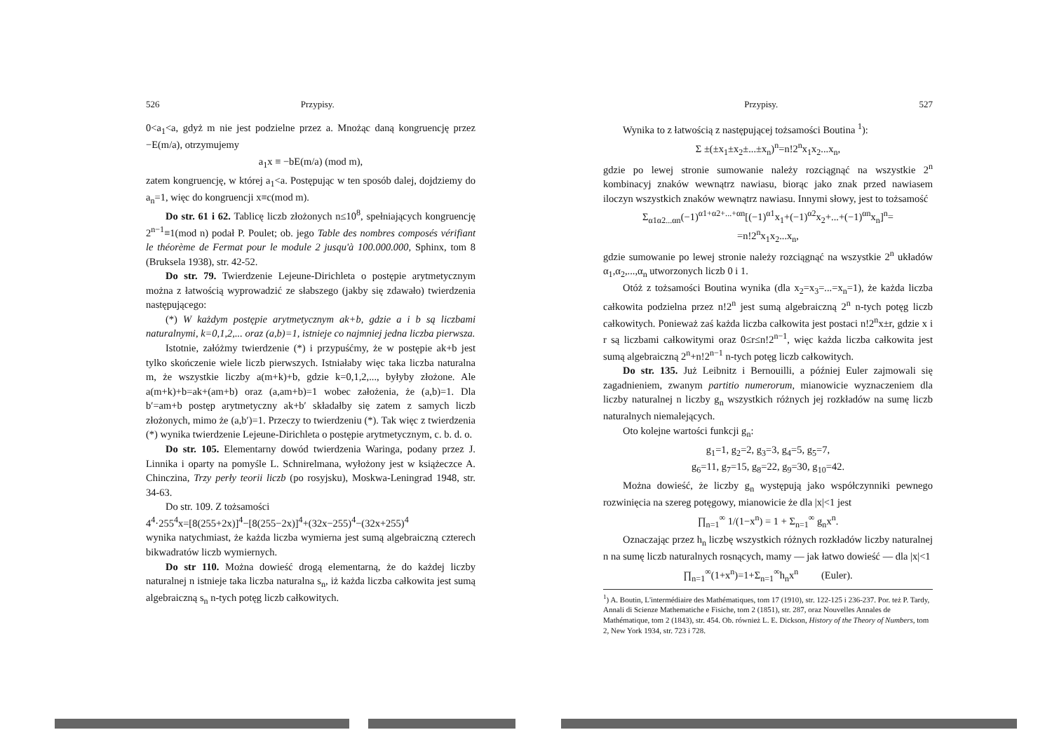526 Przypisy.
0<a<sub>1</sub><a, gdyż m nie jest podzielne przez a. Mnożąc daną kongruencję przez −E(m/a), otrzymujemy
a<sub>1</sub>x ≡ −bE(m/a) (mod m),
zatem kongruencję, w której a<sub>1</sub><a. Postępując w ten sposób dalej, dojdziemy do a<sub>n</sub>=1, więc do kongruencji x≡c(mod m).
Do str. 61 i 62. Tablicę liczb złożonych n≤10<sup>8</sup>, spełniających kongruencję 2<sup>n−1</sup>≡1(mod n) podał P. Poulet; ob. jego Table des nombres composés vérifiant le théorème de Fermat pour le module 2 jusqu'à 100.000.000, Sphinx, tom 8 (Bruksela 1938), str. 42-52.
Do str. 79. Twierdzenie Lejeune-Dirichleta o postępie arytmetycznym można z łatwością wyprowadzić ze słabszego (jakby się zdawało) twierdzenia następującego:
(*) W każdym postępie arytmetycznym ak+b, gdzie a i b są liczbami naturalnymi, k=0,1,2,... oraz (a,b)=1, istnieje co najmniej jedna liczba pierwsza.
Istotnie, załóżmy twierdzenie (*) i przypuśćmy, że w postępie ak+b jest tylko skończenie wiele liczb pierwszych. Istniałaby więc taka liczba naturalna m, że wszystkie liczby a(m+k)+b, gdzie k=0,1,2,..., byłyby złożone. Ale a(m+k)+b=ak+(am+b) oraz (a,am+b)=1 wobec założenia, że (a,b)=1. Dla b′=am+b postęp arytmetyczny ak+b′ składałby się zatem z samych liczb złożonych, mimo że (a,b′)=1. Przeczy to twierdzeniu (*). Tak więc z twierdzenia (*) wynika twierdzenie Lejeune-Dirichleta o postępie arytmetycznym, c. b. d. o.
Do str. 105. Elementarny dowód twierdzenia Waringa, podany przez J. Linnika i oparty na pomyśle L. Schnirelmana, wyłożony jest w książeczce A. Chinczina, Trzy perły teorii liczb (po rosyjsku), Moskwa-Leningrad 1948, str. 34-63.
Do str. 109. Z tożsamości
4<sup>4</sup>·255<sup>4</sup>x=[8(255+2x)]<sup>4</sup>−[8(255−2x)]<sup>4</sup>+(32x−255)<sup>4</sup>−(32x+255)<sup>4</sup>
wynika natychmiast, że każda liczba wymierna jest sumą algebraiczną czterech bikwadratów liczb wymiernych.
Do str 110. Można dowieść drogą elementarną, że do każdej liczby naturalnej n istnieje taka liczba naturalna s<sub>n</sub>, iż każda liczba całkowita jest sumą algebraiczną s<sub>n</sub> n-tych potęg liczb całkowitych.
Przypisy. 527
Wynika to z łatwością z następującej tożsamości Boutina <sup>1</sup>):
Σ ±(±x<sub>1</sub>±x<sub>2</sub>±...±x<sub>n</sub>)<sup>n</sup>=n!2<sup>n</sup>x<sub>1</sub>x<sub>2</sub>...x<sub>n</sub>,
gdzie po lewej stronie sumowanie należy rozciągnąć na wszystkie 2<sup>n</sup> kombinacyj znaków wewnątrz nawiasu, biorąc jako znak przed nawiasem iloczyn wszystkich znaków wewnątrz nawiasu. Innymi słowy, jest to tożsamość
Σ<sub>α1α2...αn</sub>(−1)<sup>α1+α2+...+αn</sup>[(−1)<sup>α1</sup>x<sub>1</sub>+(−1)<sup>α2</sup>x<sub>2</sub>+...+(−1)<sup>αn</sup>x<sub>n</sub>]<sup>n</sup>=
=n!2<sup>n</sup>x<sub>1</sub>x<sub>2</sub>...x<sub>n</sub>,
gdzie sumowanie po lewej stronie należy rozciągnąć na wszystkie 2<sup>n</sup> układów α<sub>1</sub>,α<sub>2</sub>,...,α<sub>n</sub> utworzonych liczb 0 i 1.
Otóż z tożsamości Boutina wynika (dla x<sub>2</sub>=x<sub>3</sub>=...=x<sub>n</sub>=1), że każda liczba całkowita podzielna przez n!2<sup>n</sup> jest sumą algebraiczną 2<sup>n</sup> n-tych potęg liczb całkowitych. Ponieważ zaś każda liczba całkowita jest postaci n!2<sup>n</sup>x±r, gdzie x i r są liczbami całkowitymi oraz 0≤r≤n!2<sup>n−1</sup>, więc każda liczba całkowita jest sumą algebraiczną 2<sup>n</sup>+n!2<sup>n−1</sup> n-tych potęg liczb całkowitych.
Do str. 135. Już Leibnitz i Bernouilli, a później Euler zajmowali się zagadnieniem, zwanym partitio numerorum, mianowicie wyznaczeniem dla liczby naturalnej n liczby g<sub>n</sub> wszystkich różnych jej rozkładów na sumę liczb naturalnych niemalejących.
Oto kolejne wartości funkcji g<sub>n</sub>:
g<sub>1</sub>=1, g<sub>2</sub>=2, g<sub>3</sub>=3, g<sub>4</sub>=5, g<sub>5</sub>=7,
g<sub>6</sub>=11, g<sub>7</sub>=15, g<sub>8</sub>=22, g<sub>9</sub>=30, g<sub>10</sub>=42.
Można dowieść, że liczby g<sub>n</sub> występują jako współczynniki pewnego rozwinięcia na szereg potęgowy, mianowicie że dla |x|<1 jest
∏<sub>n=1</sub><sup>∞</sup> 1/(1−x<sup>n</sup>) = 1 + Σ<sub>n=1</sub><sup>∞</sup> g<sub>n</sub>x<sup>n</sup>.
Oznaczając przez h<sub>n</sub> liczbę wszystkich różnych rozkładów liczby naturalnej n na sumę liczb naturalnych rosnących, mamy — jak łatwo dowieść — dla |x|<1
∏<sub>n=1</sub><sup>∞</sup>(1+x<sup>n</sup>)=1+Σ<sub>n=1</sub><sup>∞</sup>h<sub>n</sub>x<sup>n</sup> (Euler).
<sup>1</sup>) A. Boutin, L'intermédiaire des Mathématiques, tom 17 (1910), str. 122-125 i 236-237. Por. też P. Tardy, Annali di Scienze Mathematiche e Fisiche, tom 2 (1851), str. 287, oraz Nouvelles Annales de Mathématique, tom 2 (1843), str. 454. Ob. również L. E. Dickson, History of the Theory of Numbers, tom 2, New York 1934, str. 723 i 728.